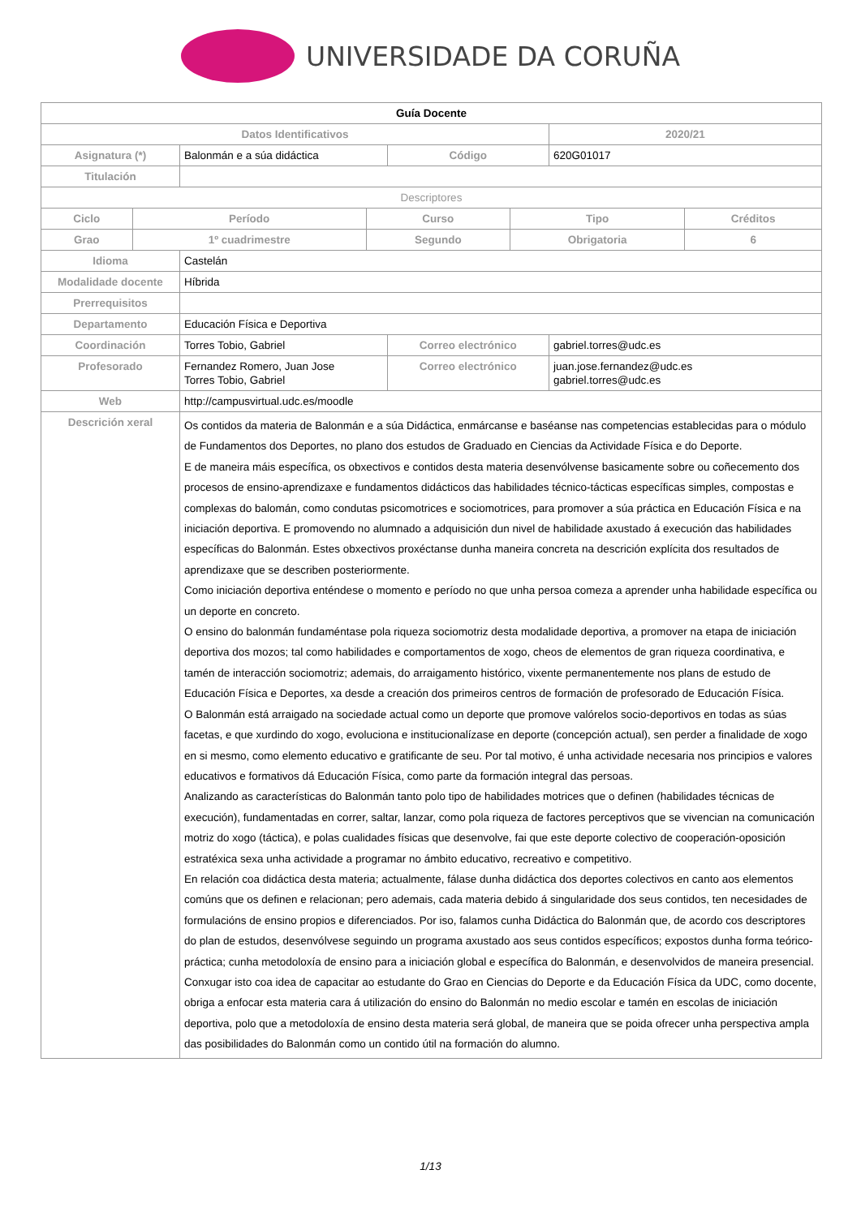UNIVERSIDADE DA CORUÑA
| Guía Docente | | | | |
| Datos Identificativos | | | | 2020/21 |
| Asignatura (*) | Balonmán e a súa didáctica | | Código | 620G01017 |
| Titulación | | | | |
| Descriptores | | | | |
| / Ciclo / Período / Curso / Tipo / Créditos / / --- / --- / --- / --- / --- / / Grao / 1º cuadrimestre / Segundo / Obrigatoria / 6 / | | | | |
| Idioma | Castelán | | | |
| Modalidade docente | Híbrida | | | |
| Prerrequisitos | | | | |
| Departamento | Educación Física e Deportiva | | | |
| Coordinación | Torres Tobio, Gabriel | Correo electrónico | | gabriel.torres@udc.es |
| Profesorado | Fernandez Romero, Juan Jose Torres Tobio, Gabriel | Correo electrónico | | juan.jose.fernandez@udc.es gabriel.torres@udc.es |
| Web | http://campusvirtual.udc.es/moodle | | | |
| Descrición xeral | Os contidos da materia de Balonmán e a súa Didáctica, enmárcanse e baséanse nas competencias establecidas para o módulo de Fundamentos dos Deportes, no plano dos estudos de Graduado en Ciencias da Actividade Física e do Deporte. E de maneira máis específica, os obxectivos e contidos desta materia desenvólvense basicamente sobre ou coñecemento dos procesos de ensino-aprendizaxe e fundamentos didácticos das habilidades técnico-tácticas específicas simples, compostas e complexas do balomán, como condutas psicomotrices e sociomotrices, para promover a súa práctica en Educación Física e na iniciación deportiva. E promovendo no alumnado a adquisición dun nivel de habilidade axustado á execución das habilidades específicas do Balonmán. Estes obxectivos proxéctanse dunha maneira concreta na descrición explícita dos resultados de aprendizaxe que se describen posteriormente. Como iniciación deportiva enténdese o momento e período no que unha persoa comeza a aprender unha habilidade específica ou un deporte en concreto. O ensino do balonmán fundaméntase pola riqueza sociomotriz desta modalidade deportiva, a promover na etapa de iniciación deportiva dos mozos; tal como habilidades e comportamentos de xogo, cheos de elementos de gran riqueza coordinativa, e tamén de interacción sociomotriz; ademais, do arraigamento histórico, vixente permanentemente nos plans de estudo de Educación Física e Deportes, xa desde a creación dos primeiros centros de formación de profesorado de Educación Física. O Balonmán está arraigado na sociedade actual como un deporte que promove valórelos socio-deportivos en todas as súas facetas, e que xurdindo do xogo, evoluciona e institucionalízase en deporte (concepción actual), sen perder a finalidade de xogo en si mesmo, como elemento educativo e gratificante de seu. Por tal motivo, é unha actividade necesaria nos principios e valores educativos e formativos dá Educación Física, como parte da formación integral das persoas. Analizando as características do Balonmán tanto polo tipo de habilidades motrices que o definen (habilidades técnicas de execución), fundamentadas en correr, saltar, lanzar, como pola riqueza de factores perceptivos que se vivencian na comunicación motriz do xogo (táctica), e polas cualidades físicas que desenvolve, fai que este deporte colectivo de cooperación-oposición estratéxica sexa unha actividade a programar no ámbito educativo, recreativo e competitivo. En relación coa didáctica desta materia; actualmente, fálase dunha didáctica dos deportes colectivos en canto aos elementos comúns que os definen e relacionan; pero ademais, cada materia debido á singularidade dos seus contidos, ten necesidades de formulacións de ensino propios e diferenciados. Por iso, falamos cunha Didáctica do Balonmán que, de acordo cos descriptores do plan de estudos, desenvólvese seguindo un programa axustado aos seus contidos específicos; expostos dunha forma teórico-práctica; cunha metodoloxía de ensino para a iniciación global e específica do Balonmán, e desenvolvidos de maneira presencial. Conxugar isto coa idea de capacitar ao estudante do Grao en Ciencias do Deporte e da Educación Física da UDC, como docente, obriga a enfocar esta materia cara á utilización do ensino do Balonmán no medio escolar e tamén en escolas de iniciación deportiva, polo que a metodoloxía de ensino desta materia será global, de maneira que se poida ofrecer unha perspectiva ampla das posibilidades do Balonmán como un contido útil na formación do alumno. | | | |
1/13